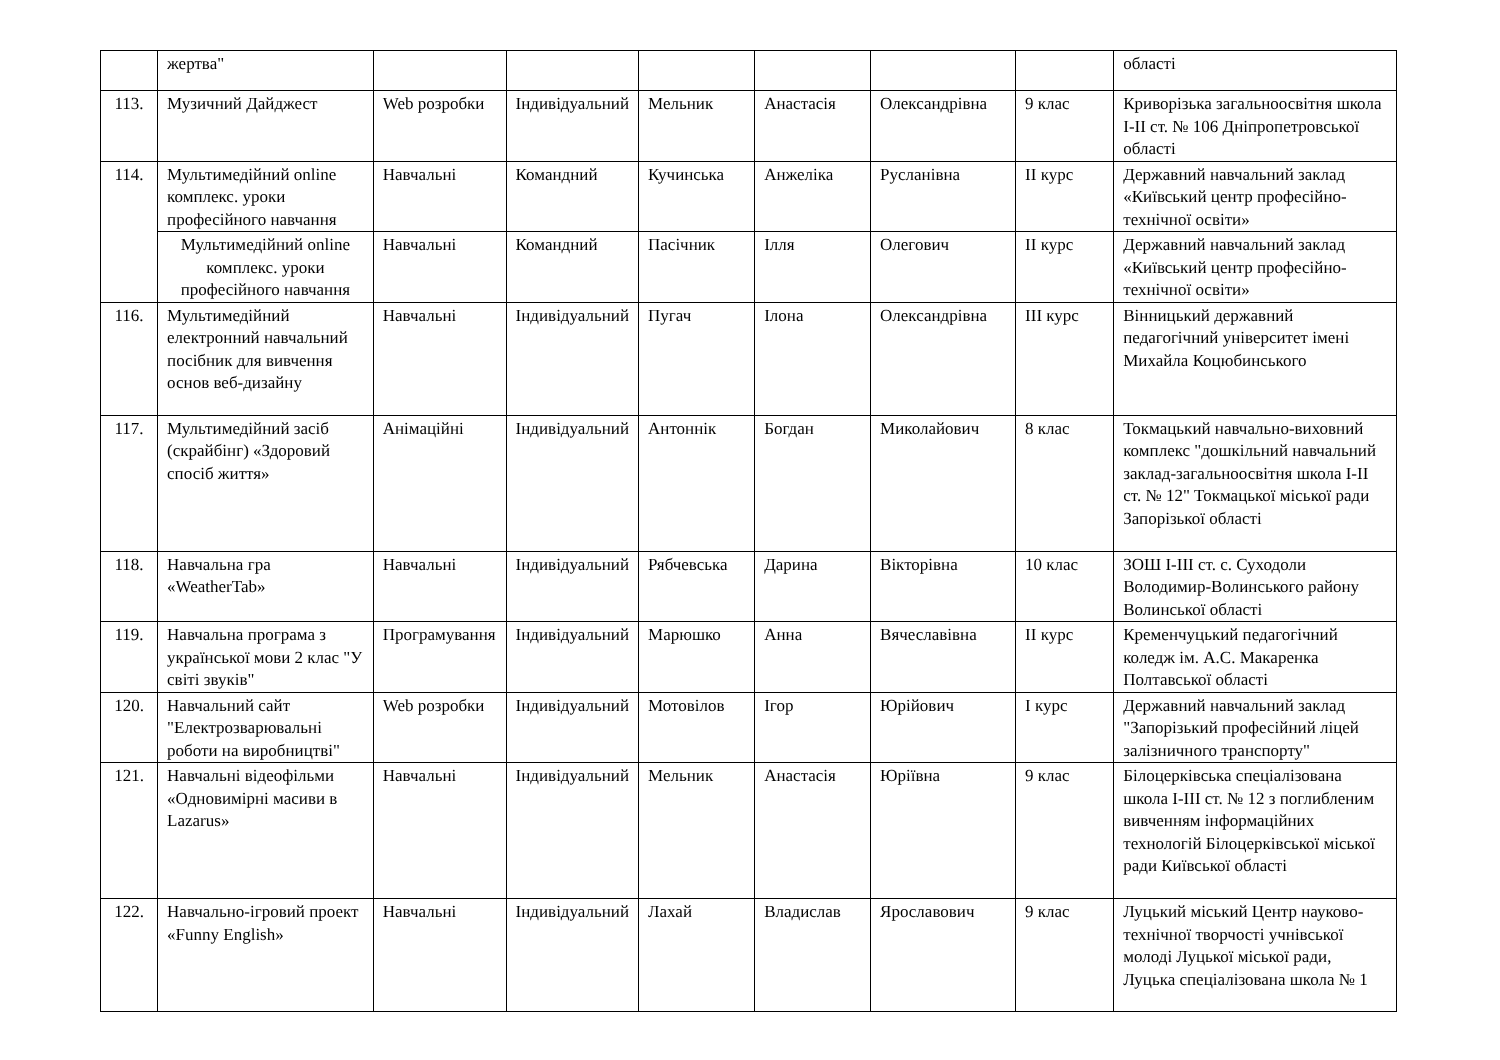| | жертва" | | | | | | | області |
| 113. | Музичний Дайджест | Web розробки | Індивідуальний | Мельник | Анастасія | Олександрівна | 9 клас | Криворізька загальноосвітня школа І-ІІ ст. № 106 Дніпропетровської області |
| 114. | Мультимедійний online комплекс. уроки професійного навчання | Навчальні | Командний | Кучинська | Анжеліка | Русланівна | ІІ курс | Державний навчальний заклад «Київський центр професійно-технічної освіти» |
| | Мультимедійний online комплекс. уроки професійного навчання | Навчальні | Командний | Пасічник | Ілля | Олегович | ІІ курс | Державний навчальний заклад «Київський центр професійно-технічної освіти» |
| 116. | Мультимедійний електронний навчальний посібник для вивчення основ веб-дизайну | Навчальні | Індивідуальний | Пугач | Ілона | Олександрівна | ІІІ курс | Вінницький державний педагогічний університет імені Михайла Коцюбинського |
| 117. | Мультимедійний засіб (скрайбінг) «Здоровий спосіб життя» | Анімаційні | Індивідуальний | Антоннік | Богдан | Миколайович | 8 клас | Токмацький навчально-виховний комплекс "дошкільний навчальний заклад-загальноосвітня школа І-ІІ ст. № 12" Токмацької міської ради Запорізької області |
| 118. | Навчальна гра «WeatherTab» | Навчальні | Індивідуальний | Рябчевська | Дарина | Вікторівна | 10 клас | ЗОШ І-ІІІ ст. с. Суходоли Володимир-Волинського району Волинської області |
| 119. | Навчальна програма з української мови 2 клас "У світі звуків" | Програмування | Індивідуальний | Марюшко | Анна | Вячеславівна | ІІ курс | Кременчуцький педагогічний коледж ім. А.С. Макаренка Полтавської області |
| 120. | Навчальний сайт "Електрозварювальні роботи на виробництві" | Web розробки | Індивідуальний | Мотовілов | Ігор | Юрійович | І курс | Державний навчальний заклад "Запорізький професійний ліцей залізничного транспорту" |
| 121. | Навчальні відеофільми «Одновимірні масиви в Lazarus» | Навчальні | Індивідуальний | Мельник | Анастасія | Юріївна | 9 клас | Білоцерківська спеціалізована школа І-ІІІ ст. № 12 з поглибленим вивченням інформаційних технологій Білоцерківської міської ради Київської області |
| 122. | Навчально-ігровий проект «Funny English» | Навчальні | Індивідуальний | Лахай | Владислав | Ярославович | 9 клас | Луцький міський Центр науково-технічної творчості учнівської молоді Луцької міської ради, Луцька спеціалізована школа № 1 |